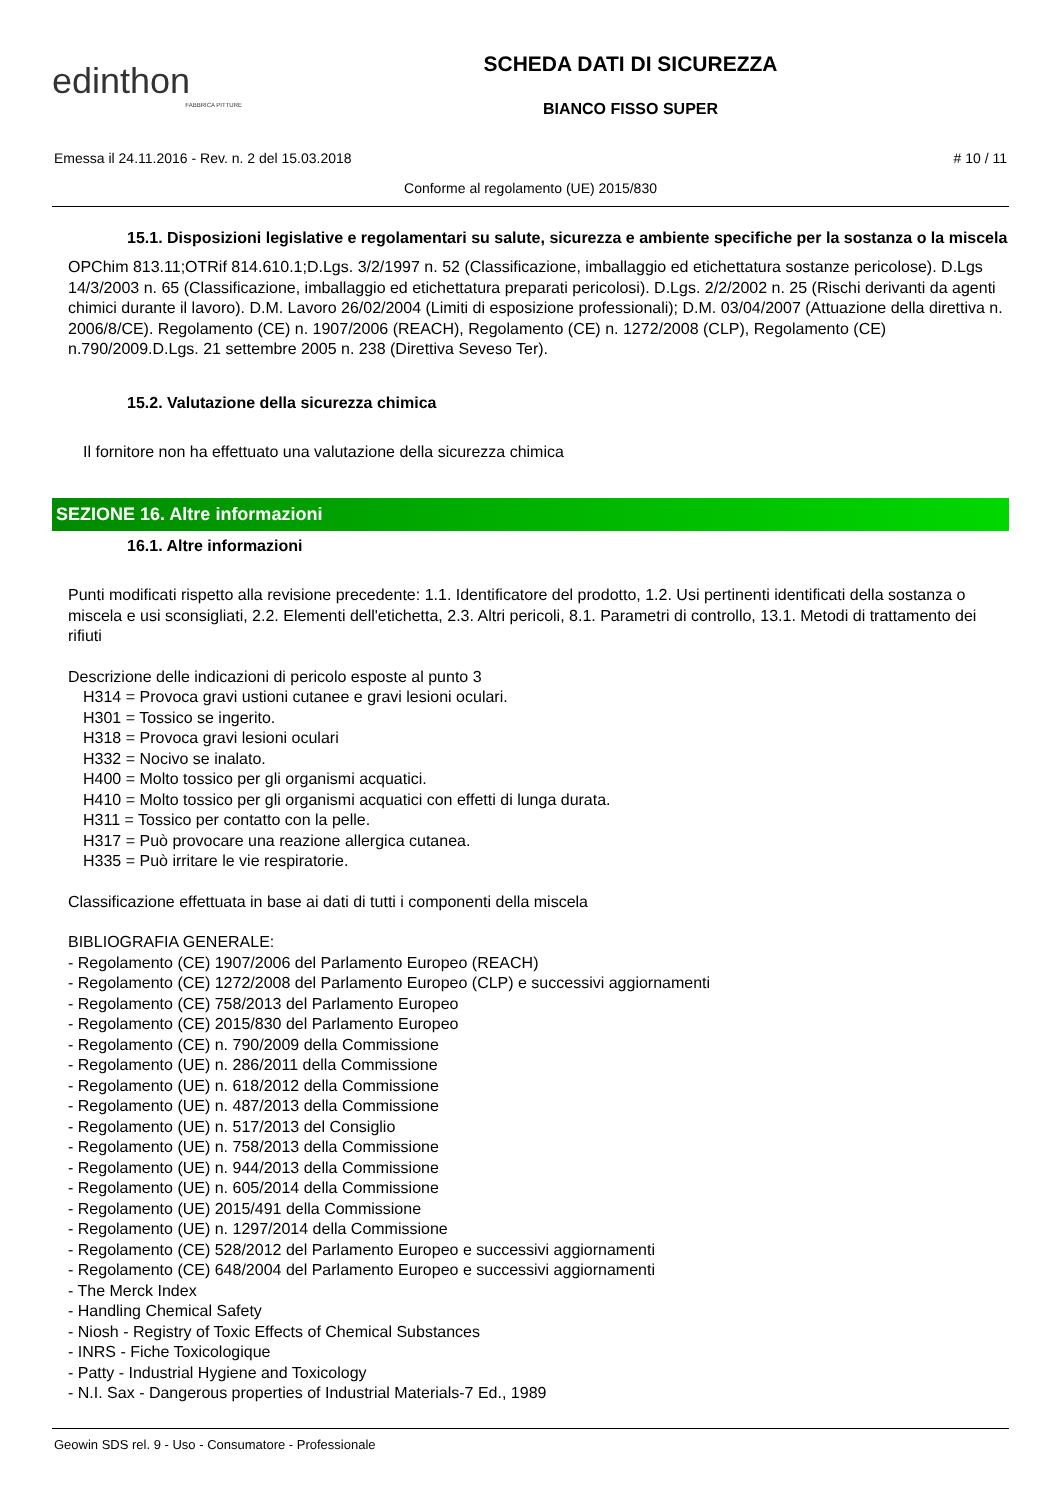edinthon
FABBRICA PITTURE
SCHEDA DATI DI SICUREZZA
BIANCO FISSO SUPER
Emessa il 24.11.2016 - Rev. n. 2 del 15.03.2018 # 10 / 11
Conforme al regolamento (UE) 2015/830
15.1. Disposizioni legislative e regolamentari su salute, sicurezza e ambiente specifiche per la sostanza o la miscela
OPChim 813.11;OTRif 814.610.1;D.Lgs. 3/2/1997 n. 52 (Classificazione, imballaggio ed etichettatura sostanze pericolose). D.Lgs 14/3/2003 n. 65 (Classificazione, imballaggio ed etichettatura preparati pericolosi). D.Lgs. 2/2/2002 n. 25 (Rischi derivanti da agenti chimici durante il lavoro). D.M. Lavoro 26/02/2004 (Limiti di esposizione professionali); D.M. 03/04/2007 (Attuazione della direttiva n. 2006/8/CE). Regolamento (CE) n. 1907/2006 (REACH), Regolamento (CE) n. 1272/2008 (CLP), Regolamento (CE) n.790/2009.D.Lgs. 21 settembre 2005 n. 238 (Direttiva Seveso Ter).
15.2. Valutazione della sicurezza chimica
Il fornitore non ha effettuato una valutazione della sicurezza chimica
SEZIONE 16. Altre informazioni
16.1. Altre informazioni
Punti modificati rispetto alla revisione precedente: 1.1. Identificatore del prodotto, 1.2. Usi pertinenti identificati della sostanza o miscela e usi sconsigliati, 2.2. Elementi dell'etichetta, 2.3. Altri pericoli, 8.1. Parametri di controllo, 13.1. Metodi di trattamento dei rifiuti
Descrizione delle indicazioni di pericolo esposte al punto 3
H314 = Provoca gravi ustioni cutanee e gravi lesioni oculari.
H301 = Tossico se ingerito.
H318 = Provoca gravi lesioni oculari
H332 = Nocivo se inalato.
H400 = Molto tossico per gli organismi acquatici.
H410 = Molto tossico per gli organismi acquatici con effetti di lunga durata.
H311 = Tossico per contatto con la pelle.
H317 = Può provocare una reazione allergica cutanea.
H335 = Può irritare le vie respiratorie.
Classificazione effettuata in base ai dati di tutti i componenti della miscela
BIBLIOGRAFIA GENERALE:
- Regolamento (CE) 1907/2006 del Parlamento Europeo (REACH)
- Regolamento (CE) 1272/2008 del Parlamento Europeo (CLP) e successivi aggiornamenti
- Regolamento (CE) 758/2013 del Parlamento Europeo
- Regolamento (CE) 2015/830 del Parlamento Europeo
- Regolamento (CE) n. 790/2009 della Commissione
- Regolamento (UE) n. 286/2011 della Commissione
- Regolamento (UE) n. 618/2012 della Commissione
- Regolamento (UE) n. 487/2013 della Commissione
- Regolamento (UE) n. 517/2013 del Consiglio
- Regolamento (UE) n. 758/2013 della Commissione
- Regolamento (UE) n. 944/2013 della Commissione
- Regolamento (UE) n. 605/2014 della Commissione
- Regolamento (UE) 2015/491 della Commissione
- Regolamento (UE) n. 1297/2014 della Commissione
- Regolamento (CE) 528/2012 del Parlamento Europeo e successivi aggiornamenti
- Regolamento (CE) 648/2004 del Parlamento Europeo e successivi aggiornamenti
- The Merck Index
- Handling Chemical Safety
- Niosh - Registry of Toxic Effects of Chemical Substances
- INRS - Fiche Toxicologique
- Patty - Industrial Hygiene and Toxicology
- N.I. Sax - Dangerous properties of Industrial Materials-7 Ed., 1989
Geowin SDS rel. 9 - Uso - Consumatore - Professionale